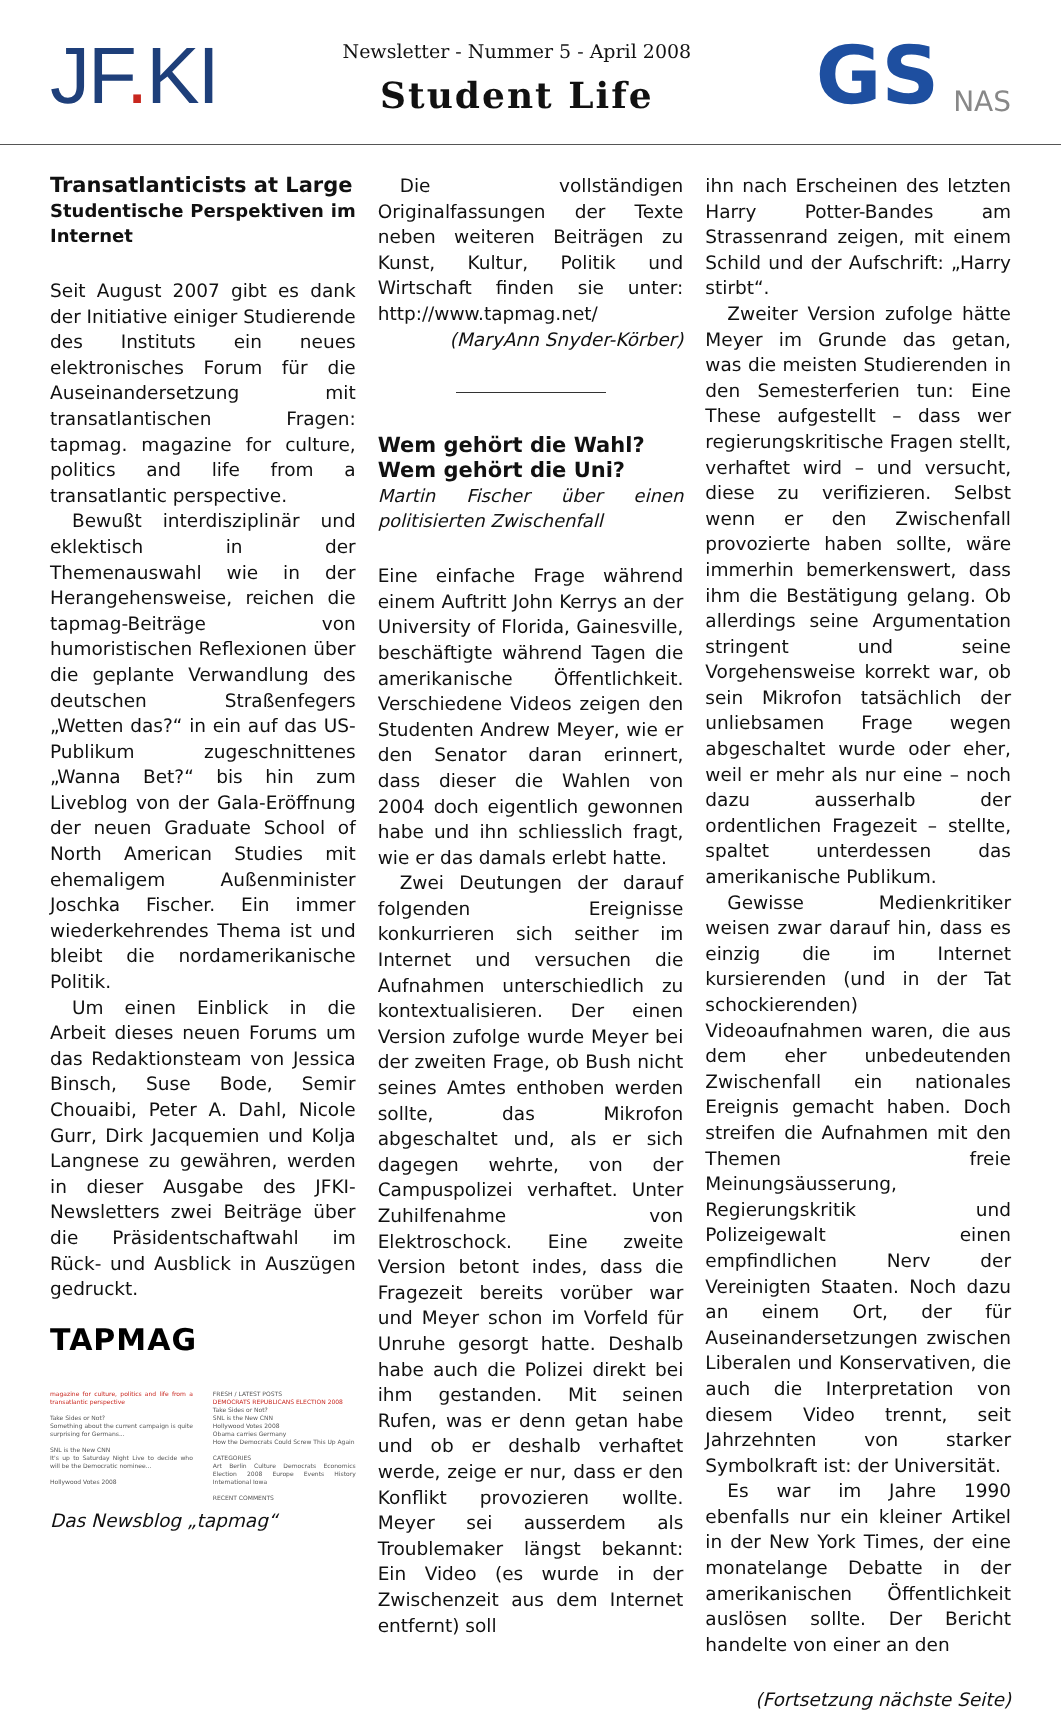JF. KI
Newsletter - Nummer 5 - April 2008
Student Life
GS NAS
Transatlanticists at Large
Studentische Perspektiven im Internet
Seit August 2007 gibt es dank der Initiative einiger Studierende des Instituts ein neues elektronisches Forum für die Auseinandersetzung mit transatlantischen Fragen: tapmag. magazine for culture, politics and life from a transatlantic perspective.
Bewußt interdisziplinär und eklektisch in der Themenauswahl wie in der Herangehensweise, reichen die tapmag-Beiträge von humoristischen Reflexionen über die geplante Verwandlung des deutschen Straßenfegers „Wetten das?“ in ein auf das US-Publikum zugeschnittenes „Wanna Bet?“ bis hin zum Liveblog von der Gala-Eröffnung der neuen Graduate School of North American Studies mit ehemaligem Außenminister Joschka Fischer. Ein immer wiederkehrendes Thema ist und bleibt die nordamerikanische Politik.
Um einen Einblick in die Arbeit dieses neuen Forums um das Redaktionsteam von Jessica Binsch, Suse Bode, Semir Chouaibi, Peter A. Dahl, Nicole Gurr, Dirk Jacquemien und Kolja Langnese zu gewähren, werden in dieser Ausgabe des JFKI-Newsletters zwei Beiträge über die Präsidentschaftwahl im Rück- und Ausblick in Auszügen gedruckt.
TAPMAG
magazine for culture, politics and life from a transatlantic perspective
Take Sides or Not?
Something about the current campaign is quite surprising for Germans...
SNL is the New CNN
It's up to Saturday Night Live to decide who will be the Democratic nominee...
Hollywood Votes 2008
FRESH / LATEST POSTS
DEMOCRATS REPUBLICANS ELECTION 2008
Take Sides or Not?
SNL is the New CNN
Hollywood Votes 2008
Obama carries Germany
How the Democrats Could Screw This Up Again
CATEGORIES
Art Berlin Culture Democrats Economics Election 2008 Europe Events History International Iowa
RECENT COMMENTS
Das Newsblog „tapmag“
Die vollständigen Originalfassungen der Texte neben weiteren Beiträgen zu Kunst, Kultur, Politik und Wirtschaft finden sie unter: http://www.tapmag.net/
(MaryAnn Snyder-Körber)
Wem gehört die Wahl?
Wem gehört die Uni?
Martin Fischer über einen politisierten Zwischenfall
Eine einfache Frage während einem Auftritt John Kerrys an der University of Florida, Gainesville, beschäftigte während Tagen die amerikanische Öffentlichkeit. Verschiedene Videos zeigen den Studenten Andrew Meyer, wie er den Senator daran erinnert, dass dieser die Wahlen von 2004 doch eigentlich gewonnen habe und ihn schliesslich fragt, wie er das damals erlebt hatte.
Zwei Deutungen der darauf folgenden Ereignisse konkurrieren sich seither im Internet und versuchen die Aufnahmen unterschiedlich zu kontextualisieren. Der einen Version zufolge wurde Meyer bei der zweiten Frage, ob Bush nicht seines Amtes enthoben werden sollte, das Mikrofon abgeschaltet und, als er sich dagegen wehrte, von der Campuspolizei verhaftet. Unter Zuhilfenahme von Elektroschock. Eine zweite Version betont indes, dass die Fragezeit bereits vorüber war und Meyer schon im Vorfeld für Unruhe gesorgt hatte. Deshalb habe auch die Polizei direkt bei ihm gestanden. Mit seinen Rufen, was er denn getan habe und ob er deshalb verhaftet werde, zeige er nur, dass er den Konflikt provozieren wollte. Meyer sei ausserdem als Troublemaker längst bekannt: Ein Video (es wurde in der Zwischenzeit aus dem Internet entfernt) soll
ihn nach Erscheinen des letzten Harry Potter-Bandes am Strassenrand zeigen, mit einem Schild und der Aufschrift: „Harry stirbt“.
Zweiter Version zufolge hätte Meyer im Grunde das getan, was die meisten Studierenden in den Semesterferien tun: Eine These aufgestellt – dass wer regierungskritische Fragen stellt, verhaftet wird – und versucht, diese zu verifizieren. Selbst wenn er den Zwischenfall provozierte haben sollte, wäre immerhin bemerkenswert, dass ihm die Bestätigung gelang. Ob allerdings seine Argumentation stringent und seine Vorgehensweise korrekt war, ob sein Mikrofon tatsächlich der unliebsamen Frage wegen abgeschaltet wurde oder eher, weil er mehr als nur eine – noch dazu ausserhalb der ordentlichen Fragezeit – stellte, spaltet unterdessen das amerikanische Publikum.
Gewisse Medienkritiker weisen zwar darauf hin, dass es einzig die im Internet kursierenden (und in der Tat schockierenden) Videoaufnahmen waren, die aus dem eher unbedeutenden Zwischenfall ein nationales Ereignis gemacht haben. Doch streifen die Aufnahmen mit den Themen freie Meinungsäusserung, Regierungskritik und Polizeigewalt einen empfindlichen Nerv der Vereinigten Staaten. Noch dazu an einem Ort, der für Auseinandersetzungen zwischen Liberalen und Konservativen, die auch die Interpretation von diesem Video trennt, seit Jahrzehnten von starker Symbolkraft ist: der Universität.
Es war im Jahre 1990 ebenfalls nur ein kleiner Artikel in der New York Times, der eine monatelange Debatte in der amerikanischen Öffentlichkeit auslösen sollte. Der Bericht handelte von einer an den
(Fortsetzung nächste Seite)